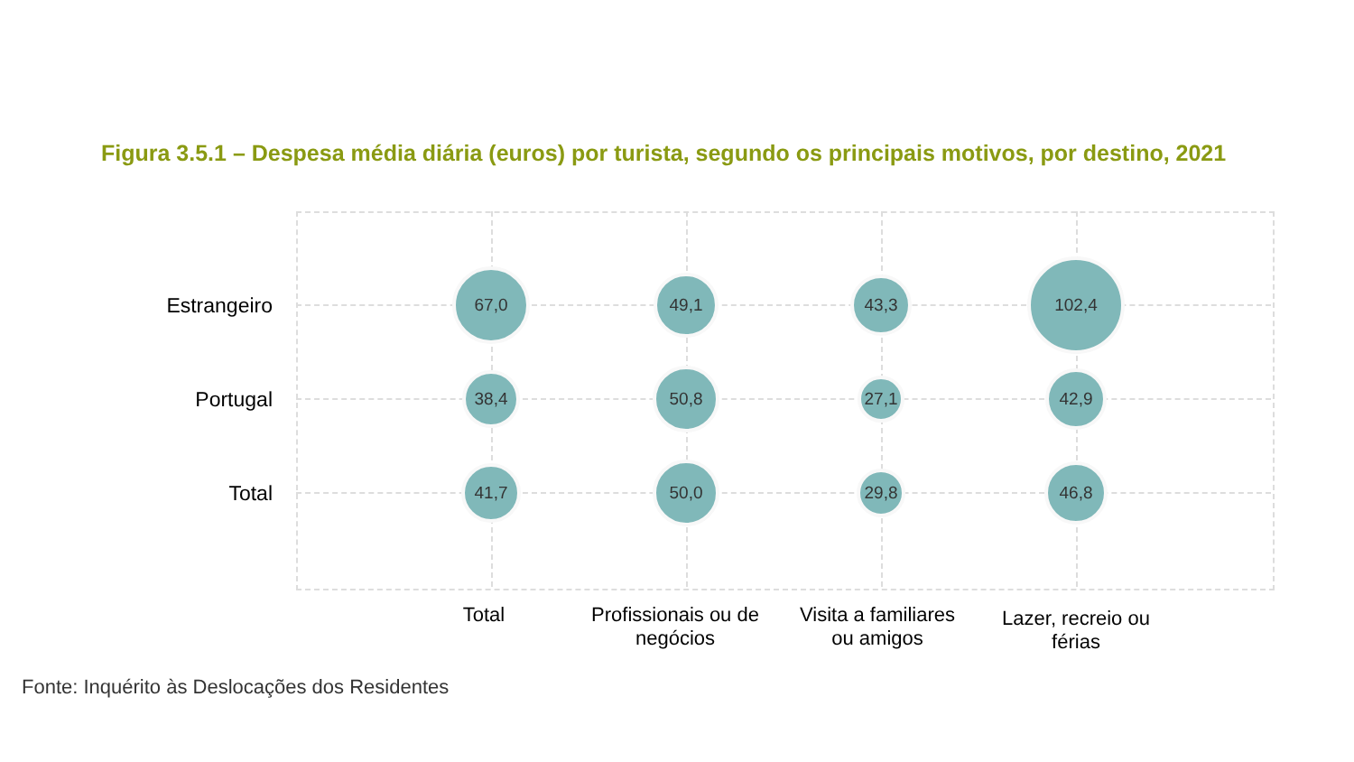Figura 3.5.1 – Despesa média diária (euros) por turista, segundo os principais motivos, por destino, 2021
Estrangeiro
67,0 49,1 43,3
102,4
Portugal
38,4 50,8
27,1
42,9
Total
41,7 50,0 29,8 46,8
Total
Profissionais ou de negócios
Visita a familiares ou amigos
Lazer, recreio ou férias
Fonte: Inquérito às Deslocações dos Residentes